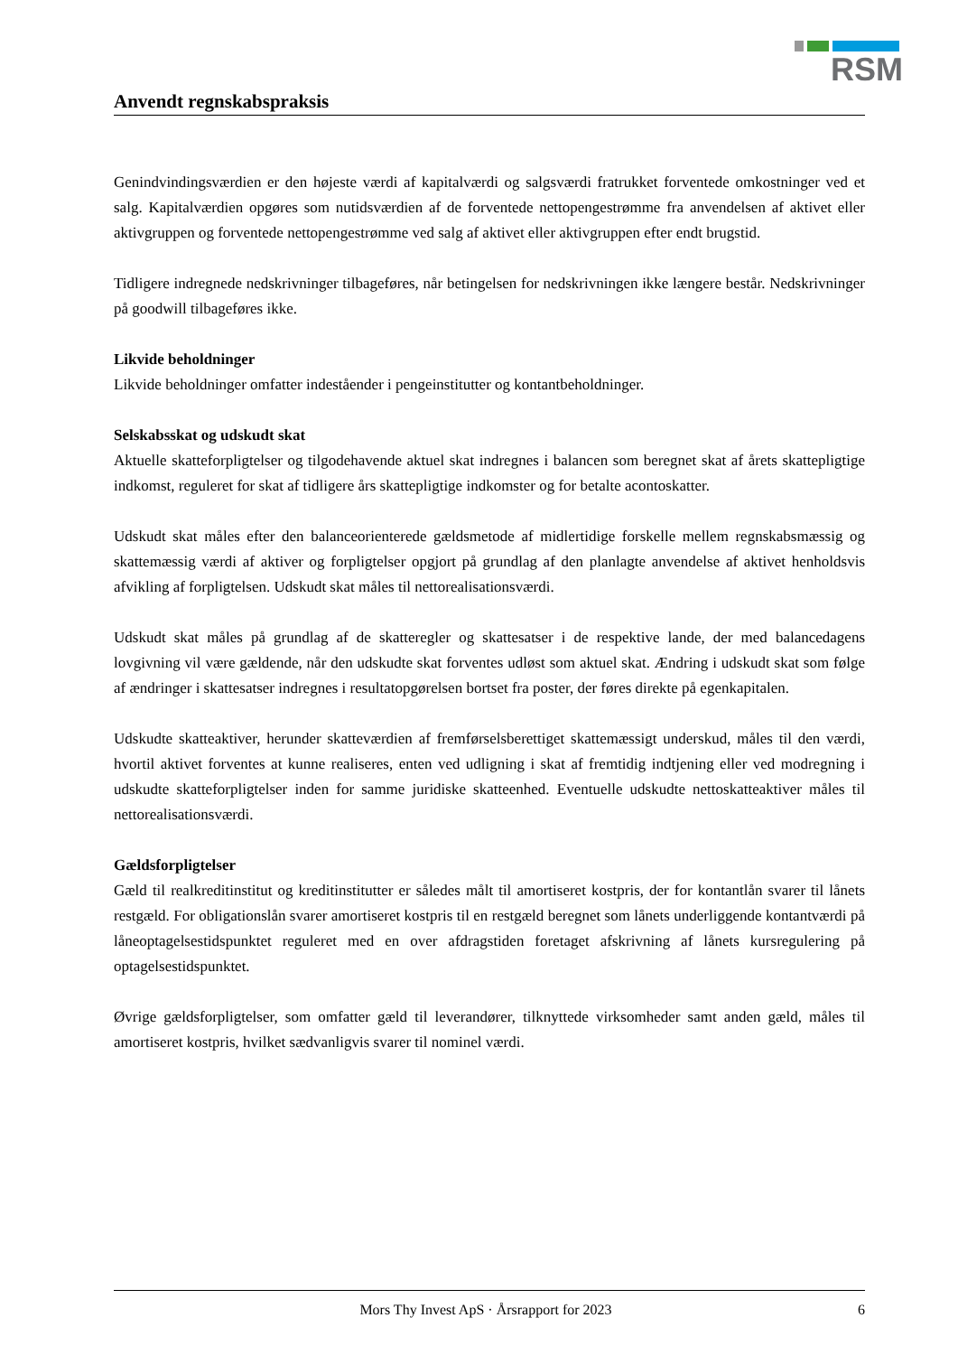RSM
Anvendt regnskabspraksis
Genindvindingsværdien er den højeste værdi af kapitalværdi og salgsværdi fratrukket forventede omkostninger ved et salg. Kapitalværdien opgøres som nutidsværdien af de forventede nettopengestrømme fra anvendelsen af aktivet eller aktivgruppen og forventede nettopengestrømme ved salg af aktivet eller aktivgruppen efter endt brugstid.
Tidligere indregnede nedskrivninger tilbageføres, når betingelsen for nedskrivningen ikke længere består. Nedskrivninger på goodwill tilbageføres ikke.
Likvide beholdninger
Likvide beholdninger omfatter indeståender i pengeinstitutter og kontantbeholdninger.
Selskabsskat og udskudt skat
Aktuelle skatteforpligtelser og tilgodehavende aktuel skat indregnes i balancen som beregnet skat af årets skattepligtige indkomst, reguleret for skat af tidligere års skattepligtige indkomster og for betalte acontoskatter.
Udskudt skat måles efter den balanceorienterede gældsmetode af midlertidige forskelle mellem regnskabsmæssig og skattemæssig værdi af aktiver og forpligtelser opgjort på grundlag af den planlagte anvendelse af aktivet henholdsvis afvikling af forpligtelsen. Udskudt skat måles til nettorealisationsværdi.
Udskudt skat måles på grundlag af de skatteregler og skattesatser i de respektive lande, der med balancedagens lovgivning vil være gældende, når den udskudte skat forventes udløst som aktuel skat. Ændring i udskudt skat som følge af ændringer i skattesatser indregnes i resultatopgørelsen bortset fra poster, der føres direkte på egenkapitalen.
Udskudte skatteaktiver, herunder skatteværdien af fremførselsberettiget skattemæssigt underskud, måles til den værdi, hvortil aktivet forventes at kunne realiseres, enten ved udligning i skat af fremtidig indtjening eller ved modregning i udskudte skatteforpligtelser inden for samme juridiske skatteenhed. Eventuelle udskudte nettoskatteaktiver måles til nettorealisationsværdi.
Gældsforpligtelser
Gæld til realkreditinstitut og kreditinstitutter er således målt til amortiseret kostpris, der for kontantlån svarer til lånets restgæld. For obligationslån svarer amortiseret kostpris til en restgæld beregnet som lånets underliggende kontantværdi på låneoptagelsestidspunktet reguleret med en over afdragstiden foretaget afskrivning af lånets kursregulering på optagelsestidspunktet.
Øvrige gældsforpligtelser, som omfatter gæld til leverandører, tilknyttede virksomheder samt anden gæld, måles til amortiseret kostpris, hvilket sædvanligvis svarer til nominel værdi.
Mors Thy Invest ApS · Årsrapport for 2023 6